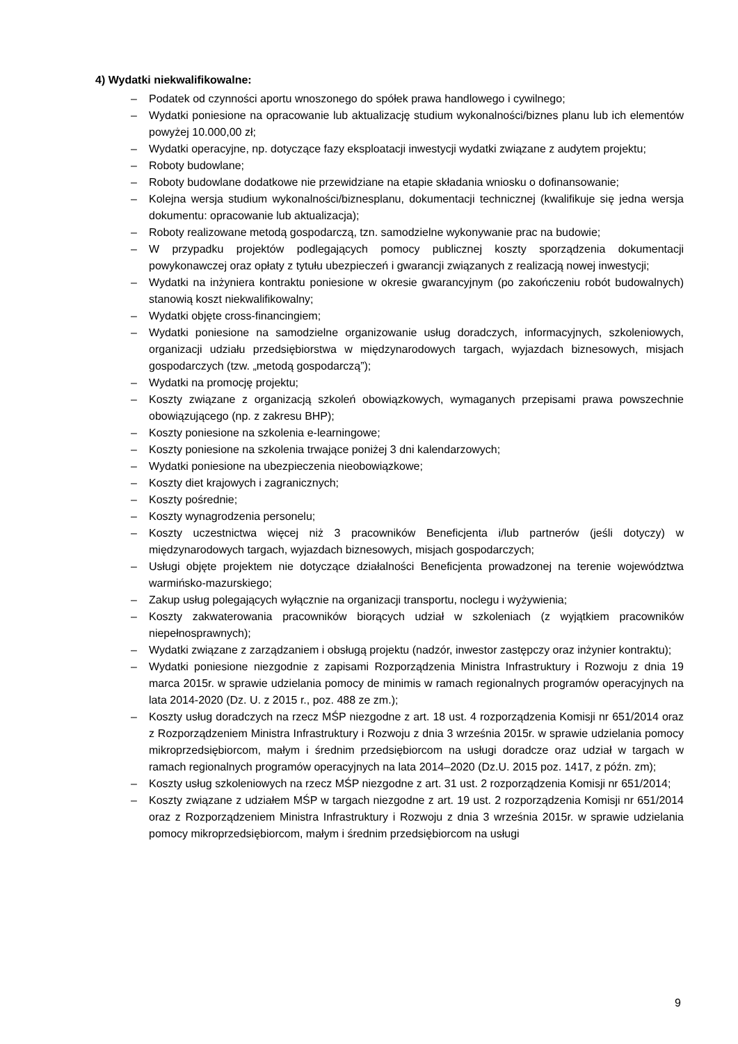4) Wydatki niekwalifikowalne:
– Podatek od czynności aportu wnoszonego do spółek prawa handlowego i cywilnego;
– Wydatki poniesione na opracowanie lub aktualizację studium wykonalności/biznes planu lub ich elementów powyżej 10.000,00 zł;
– Wydatki operacyjne, np. dotyczące fazy eksploatacji inwestycji wydatki związane z audytem projektu;
– Roboty budowlane;
– Roboty budowlane dodatkowe nie przewidziane na etapie składania wniosku o dofinansowanie;
– Kolejna wersja studium wykonalności/biznesplanu, dokumentacji technicznej (kwalifikuje się jedna wersja dokumentu: opracowanie lub aktualizacja);
– Roboty realizowane metodą gospodarczą, tzn. samodzielne wykonywanie prac na budowie;
– W przypadku projektów podlegających pomocy publicznej koszty sporządzenia dokumentacji powykonawczej oraz opłaty z tytułu ubezpieczeń i gwarancji związanych z realizacją nowej inwestycji;
– Wydatki na inżyniera kontraktu poniesione w okresie gwarancyjnym (po zakończeniu robót budowalnych) stanowią koszt niekwalifikowalny;
– Wydatki objęte cross-financingiem;
– Wydatki poniesione na samodzielne organizowanie usług doradczych, informacyjnych, szkoleniowych, organizacji udziału przedsiębiorstwa w międzynarodowych targach, wyjazdach biznesowych, misjach gospodarczych (tzw. „metodą gospodarczą”);
– Wydatki na promocję projektu;
– Koszty związane z organizacją szkoleń obowiązkowych, wymaganych przepisami prawa powszechnie obowiązującego (np. z zakresu BHP);
– Koszty poniesione na szkolenia e-learningowe;
– Koszty poniesione na szkolenia trwające poniżej 3 dni kalendarzowych;
– Wydatki poniesione na ubezpieczenia nieobowiązkowe;
– Koszty diet krajowych i zagranicznych;
– Koszty pośrednie;
– Koszty wynagrodzenia personelu;
– Koszty uczestnictwa więcej niż 3 pracowników Beneficjenta i/lub partnerów (jeśli dotyczy) w międzynarodowych targach, wyjazdach biznesowych, misjach gospodarczych;
– Usługi objęte projektem nie dotyczące działalności Beneficjenta prowadzonej na terenie województwa warmińsko-mazurskiego;
– Zakup usług polegających wyłącznie na organizacji transportu, noclegu i wyżywienia;
– Koszty zakwaterowania pracowników biorących udział w szkoleniach (z wyjątkiem pracowników niepełnosprawnych);
– Wydatki związane z zarządzaniem i obsługą projektu (nadzór, inwestor zastępczy oraz inżynier kontraktu);
– Wydatki poniesione niezgodnie z zapisami Rozporządzenia Ministra Infrastruktury i Rozwoju z dnia 19 marca 2015r. w sprawie udzielania pomocy de minimis w ramach regionalnych programów operacyjnych na lata 2014-2020 (Dz. U. z 2015 r., poz. 488 ze zm.);
– Koszty usług doradczych na rzecz MŚP niezgodne z art. 18 ust. 4 rozporządzenia Komisji nr 651/2014 oraz z Rozporządzeniem Ministra Infrastruktury i Rozwoju z dnia 3 września 2015r. w sprawie udzielania pomocy mikroprzedsiębiorcom, małym i średnim przedsiębiorcom na usługi doradcze oraz udział w targach w ramach regionalnych programów operacyjnych na lata 2014–2020 (Dz.U. 2015 poz. 1417, z późn. zm);
– Koszty usług szkoleniowych na rzecz MŚP niezgodne z art. 31 ust. 2 rozporządzenia Komisji nr 651/2014;
– Koszty związane z udziałem MŚP w targach niezgodne z art. 19 ust. 2 rozporządzenia Komisji nr 651/2014 oraz z Rozporządzeniem Ministra Infrastruktury i Rozwoju z dnia 3 września 2015r. w sprawie udzielania pomocy mikroprzedsiębiorcom, małym i średnim przedsiębiorcom na usługi
9